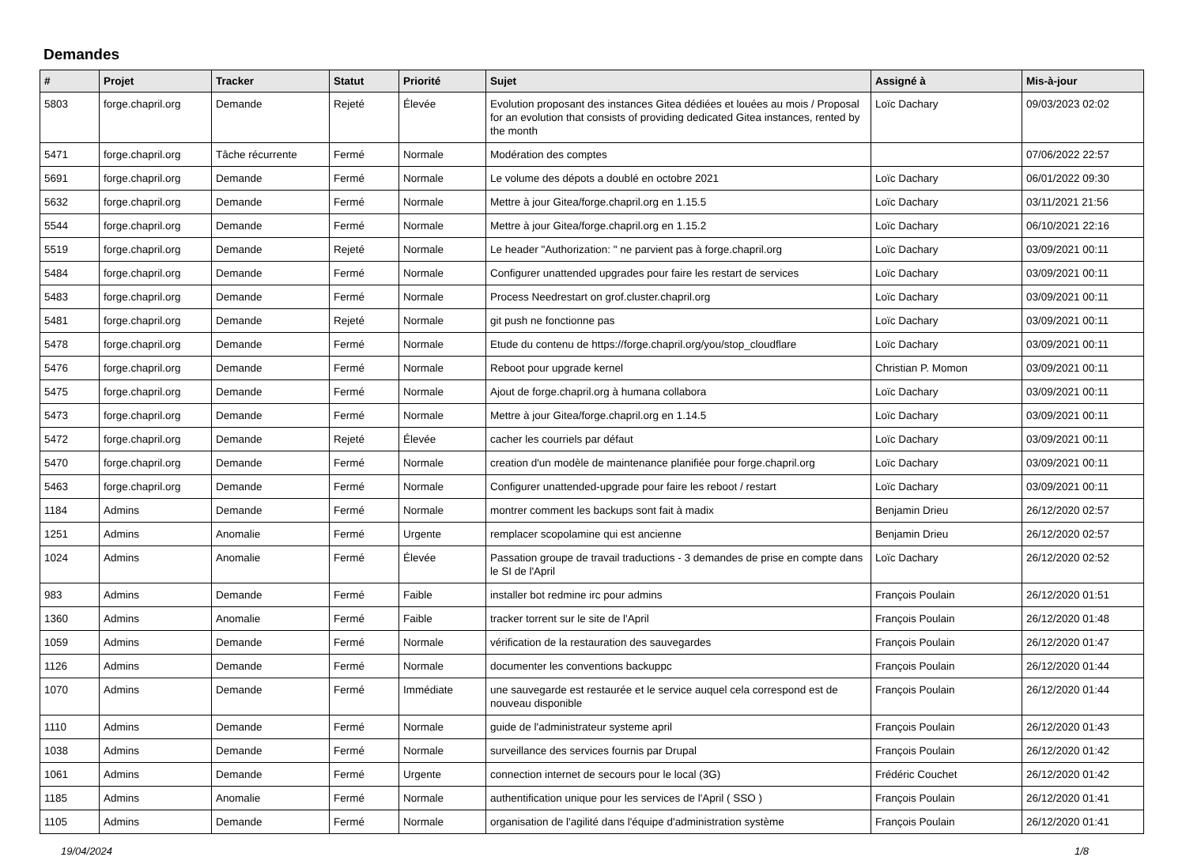Demandes
| # | Projet | Tracker | Statut | Priorité | Sujet | Assigné à | Mis-à-jour |
| --- | --- | --- | --- | --- | --- | --- | --- |
| 5803 | forge.chapril.org | Demande | Rejeté | Élevée | Evolution proposant des instances Gitea dédiées et louées au mois / Proposal for an evolution that consists of providing dedicated Gitea instances, rented by the month | Loïc Dachary | 09/03/2023 02:02 |
| 5471 | forge.chapril.org | Tâche récurrente | Fermé | Normale | Modération des comptes | | 07/06/2022 22:57 |
| 5691 | forge.chapril.org | Demande | Fermé | Normale | Le volume des dépots a doublé en octobre 2021 | Loïc Dachary | 06/01/2022 09:30 |
| 5632 | forge.chapril.org | Demande | Fermé | Normale | Mettre à jour Gitea/forge.chapril.org en 1.15.5 | Loïc Dachary | 03/11/2021 21:56 |
| 5544 | forge.chapril.org | Demande | Fermé | Normale | Mettre à jour Gitea/forge.chapril.org en 1.15.2 | Loïc Dachary | 06/10/2021 22:16 |
| 5519 | forge.chapril.org | Demande | Rejeté | Normale | Le header "Authorization: " ne parvient pas à forge.chapril.org | Loïc Dachary | 03/09/2021 00:11 |
| 5484 | forge.chapril.org | Demande | Fermé | Normale | Configurer unattended upgrades pour faire les restart de services | Loïc Dachary | 03/09/2021 00:11 |
| 5483 | forge.chapril.org | Demande | Fermé | Normale | Process Needrestart on grof.cluster.chapril.org | Loïc Dachary | 03/09/2021 00:11 |
| 5481 | forge.chapril.org | Demande | Rejeté | Normale | git push ne fonctionne pas | Loïc Dachary | 03/09/2021 00:11 |
| 5478 | forge.chapril.org | Demande | Fermé | Normale | Etude du contenu de https://forge.chapril.org/you/stop_cloudflare | Loïc Dachary | 03/09/2021 00:11 |
| 5476 | forge.chapril.org | Demande | Fermé | Normale | Reboot pour upgrade kernel | Christian P. Momon | 03/09/2021 00:11 |
| 5475 | forge.chapril.org | Demande | Fermé | Normale | Ajout de forge.chapril.org à humana collabora | Loïc Dachary | 03/09/2021 00:11 |
| 5473 | forge.chapril.org | Demande | Fermé | Normale | Mettre à jour Gitea/forge.chapril.org en 1.14.5 | Loïc Dachary | 03/09/2021 00:11 |
| 5472 | forge.chapril.org | Demande | Rejeté | Élevée | cacher les courriels par défaut | Loïc Dachary | 03/09/2021 00:11 |
| 5470 | forge.chapril.org | Demande | Fermé | Normale | creation d'un modèle de maintenance planifiée pour forge.chapril.org | Loïc Dachary | 03/09/2021 00:11 |
| 5463 | forge.chapril.org | Demande | Fermé | Normale | Configurer unattended-upgrade pour faire les reboot / restart | Loïc Dachary | 03/09/2021 00:11 |
| 1184 | Admins | Demande | Fermé | Normale | montrer comment les backups sont fait à madix | Benjamin Drieu | 26/12/2020 02:57 |
| 1251 | Admins | Anomalie | Fermé | Urgente | remplacer scopolamine qui est ancienne | Benjamin Drieu | 26/12/2020 02:57 |
| 1024 | Admins | Anomalie | Fermé | Élevée | Passation groupe de travail traductions - 3 demandes de prise en compte dans le SI de l'April | Loïc Dachary | 26/12/2020 02:52 |
| 983 | Admins | Demande | Fermé | Faible | installer bot redmine irc pour admins | François Poulain | 26/12/2020 01:51 |
| 1360 | Admins | Anomalie | Fermé | Faible | tracker torrent sur le site de l'April | François Poulain | 26/12/2020 01:48 |
| 1059 | Admins | Demande | Fermé | Normale | vérification de la restauration des sauvegardes | François Poulain | 26/12/2020 01:47 |
| 1126 | Admins | Demande | Fermé | Normale | documenter les conventions backuppc | François Poulain | 26/12/2020 01:44 |
| 1070 | Admins | Demande | Fermé | Immédiate | une sauvegarde est restaurée et le service auquel cela correspond est de nouveau disponible | François Poulain | 26/12/2020 01:44 |
| 1110 | Admins | Demande | Fermé | Normale | guide de l'administrateur systeme april | François Poulain | 26/12/2020 01:43 |
| 1038 | Admins | Demande | Fermé | Normale | surveillance des services fournis par Drupal | François Poulain | 26/12/2020 01:42 |
| 1061 | Admins | Demande | Fermé | Urgente | connection internet de secours pour le local (3G) | Frédéric Couchet | 26/12/2020 01:42 |
| 1185 | Admins | Anomalie | Fermé | Normale | authentification unique pour les services de l'April ( SSO ) | François Poulain | 26/12/2020 01:41 |
| 1105 | Admins | Demande | Fermé | Normale | organisation de l'agilité dans l'équipe d'administration système | François Poulain | 26/12/2020 01:41 |
19/04/2024 1/8